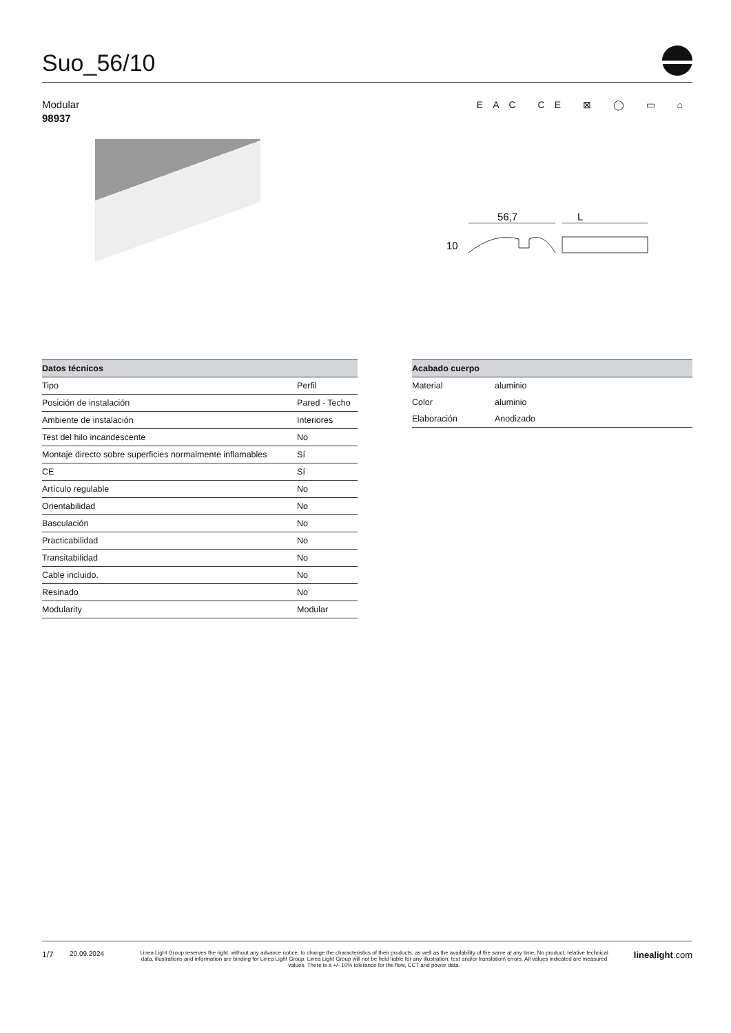Suo_56/10
Modular
98937
EAC CE ⊠ ◯ ▭ ⌂
56,7
L
10
| Datos técnicos | |
| --- | --- |
| Tipo | Perfil |
| Posición de instalación | Pared - Techo |
| Ambiente de instalación | Interiores |
| Test del hilo incandescente | No |
| Montaje directo sobre superficies normalmente inflamables | Sí |
| CE | Sí |
| Artículo regulable | No |
| Orientabilidad | No |
| Basculación | No |
| Practicabilidad | No |
| Transitabilidad | No |
| Cable incluido. | No |
| Resinado | No |
| Modularity | Modular |
| Acabado cuerpo | |
| --- | --- |
| Material | aluminio |
| Color | aluminio |
| Elaboración | Anodizado |
1/7 20.09.2024 Linea Light Group reserves the right, without any advance notice, to change the characteristics of their products, as well as the availability of the same at any time. No product, relative technical data, illustrations and information are binding for Linea Light Group. Linea Light Group will not be held liable for any illustration, text and/or translation\ errors. All values indicated are measured values. There is a +/- 10% tolerance for the flow, CCT and power data. linealight.com